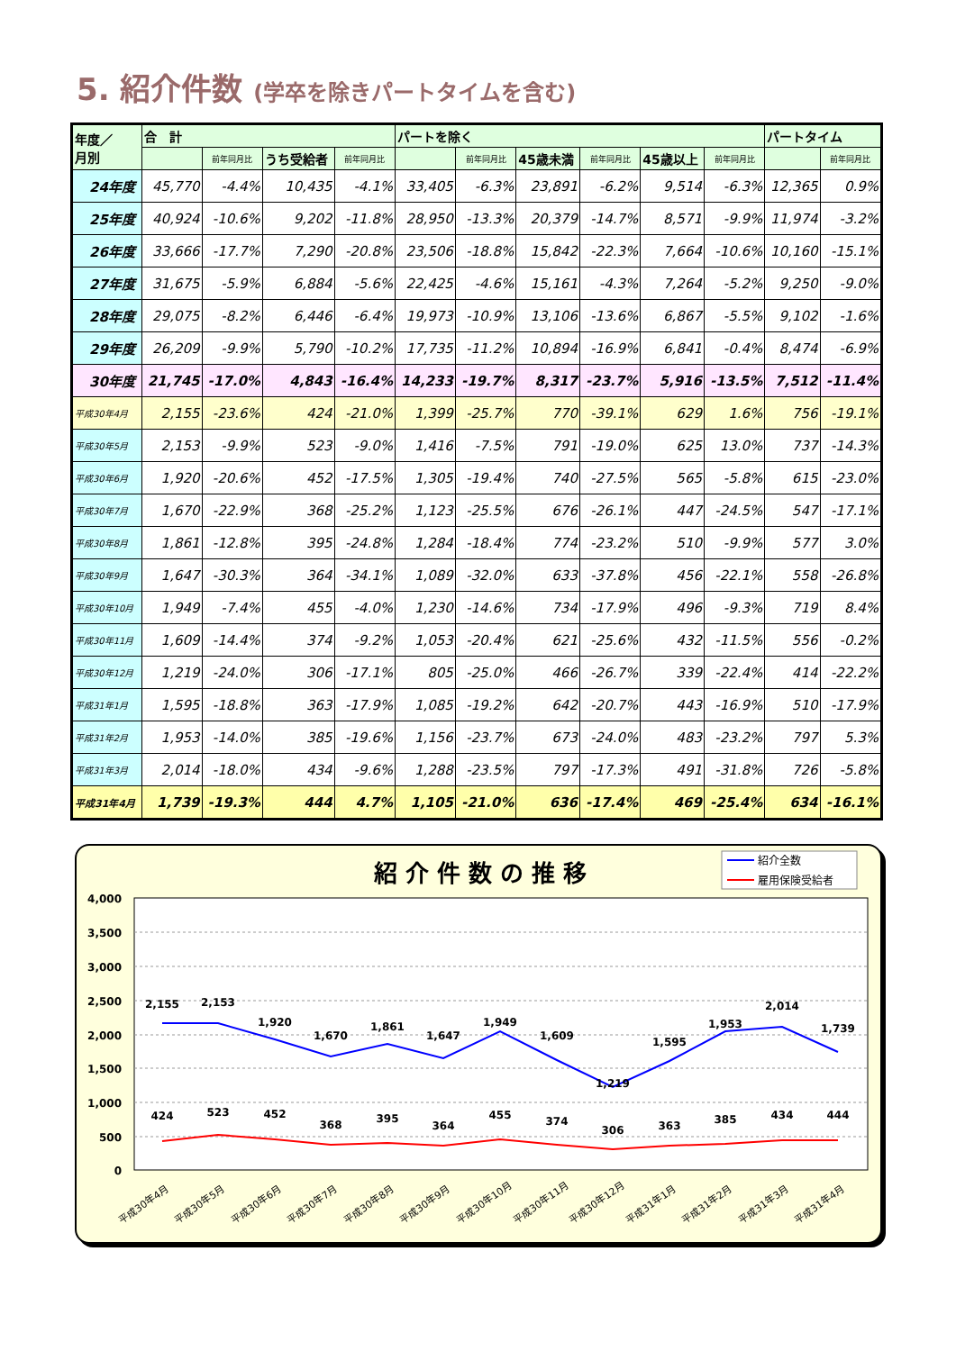5. 紹介件数 (学卒を除きパートタイムを含む)
| 年度／ 月別 | 合 計 | | | | パートを除く | | | | | | パートタイム | |
| --- | --- | --- | --- | --- | --- | --- | --- | --- | --- | --- | --- | --- |
| | | 前年同月比 | うち受給者 | 前年同月比 | | 前年同月比 | 45歳未満 | 前年同月比 | 45歳以上 | 前年同月比 | | 前年同月比 |
| 24年度 | 45,770 | -4.4% | 10,435 | -4.1% | 33,405 | -6.3% | 23,891 | -6.2% | 9,514 | -6.3% | 12,365 | 0.9% |
| 25年度 | 40,924 | -10.6% | 9,202 | -11.8% | 28,950 | -13.3% | 20,379 | -14.7% | 8,571 | -9.9% | 11,974 | -3.2% |
| 26年度 | 33,666 | -17.7% | 7,290 | -20.8% | 23,506 | -18.8% | 15,842 | -22.3% | 7,664 | -10.6% | 10,160 | -15.1% |
| 27年度 | 31,675 | -5.9% | 6,884 | -5.6% | 22,425 | -4.6% | 15,161 | -4.3% | 7,264 | -5.2% | 9,250 | -9.0% |
| 28年度 | 29,075 | -8.2% | 6,446 | -6.4% | 19,973 | -10.9% | 13,106 | -13.6% | 6,867 | -5.5% | 9,102 | -1.6% |
| 29年度 | 26,209 | -9.9% | 5,790 | -10.2% | 17,735 | -11.2% | 10,894 | -16.9% | 6,841 | -0.4% | 8,474 | -6.9% |
| 30年度 | 21,745 | -17.0% | 4,843 | -16.4% | 14,233 | -19.7% | 8,317 | -23.7% | 5,916 | -13.5% | 7,512 | -11.4% |
| 平成30年4月 | 2,155 | -23.6% | 424 | -21.0% | 1,399 | -25.7% | 770 | -39.1% | 629 | 1.6% | 756 | -19.1% |
| 平成30年5月 | 2,153 | -9.9% | 523 | -9.0% | 1,416 | -7.5% | 791 | -19.0% | 625 | 13.0% | 737 | -14.3% |
| 平成30年6月 | 1,920 | -20.6% | 452 | -17.5% | 1,305 | -19.4% | 740 | -27.5% | 565 | -5.8% | 615 | -23.0% |
| 平成30年7月 | 1,670 | -22.9% | 368 | -25.2% | 1,123 | -25.5% | 676 | -26.1% | 447 | -24.5% | 547 | -17.1% |
| 平成30年8月 | 1,861 | -12.8% | 395 | -24.8% | 1,284 | -18.4% | 774 | -23.2% | 510 | -9.9% | 577 | 3.0% |
| 平成30年9月 | 1,647 | -30.3% | 364 | -34.1% | 1,089 | -32.0% | 633 | -37.8% | 456 | -22.1% | 558 | -26.8% |
| 平成30年10月 | 1,949 | -7.4% | 455 | -4.0% | 1,230 | -14.6% | 734 | -17.9% | 496 | -9.3% | 719 | 8.4% |
| 平成30年11月 | 1,609 | -14.4% | 374 | -9.2% | 1,053 | -20.4% | 621 | -25.6% | 432 | -11.5% | 556 | -0.2% |
| 平成30年12月 | 1,219 | -24.0% | 306 | -17.1% | 805 | -25.0% | 466 | -26.7% | 339 | -22.4% | 414 | -22.2% |
| 平成31年1月 | 1,595 | -18.8% | 363 | -17.9% | 1,085 | -19.2% | 642 | -20.7% | 443 | -16.9% | 510 | -17.9% |
| 平成31年2月 | 1,953 | -14.0% | 385 | -19.6% | 1,156 | -23.7% | 673 | -24.0% | 483 | -23.2% | 797 | 5.3% |
| 平成31年3月 | 2,014 | -18.0% | 434 | -9.6% | 1,288 | -23.5% | 797 | -17.3% | 491 | -31.8% | 726 | -5.8% |
| 平成31年4月 | 1,739 | -19.3% | 444 | 4.7% | 1,105 | -21.0% | 636 | -17.4% | 469 | -25.4% | 634 | -16.1% |
紹 介 件 数 の 推 移
紹介全数
雇用保険受給者
4,000
3,500
3,000
2,500
2,000
1,500
1,000
500
0
2,155
2,153
1,920
1,670
1,861
1,647
1,949
1,609
1,219
1,595
1,953
2,014
1,739
424
523
452
368
395
364
455
374
306
363
385
434
444
平成30年4月
平成30年5月
平成30年6月
平成30年7月
平成30年8月
平成30年9月
平成30年10月
平成30年11月
平成30年12月
平成31年1月
平成31年2月
平成31年3月
平成31年4月